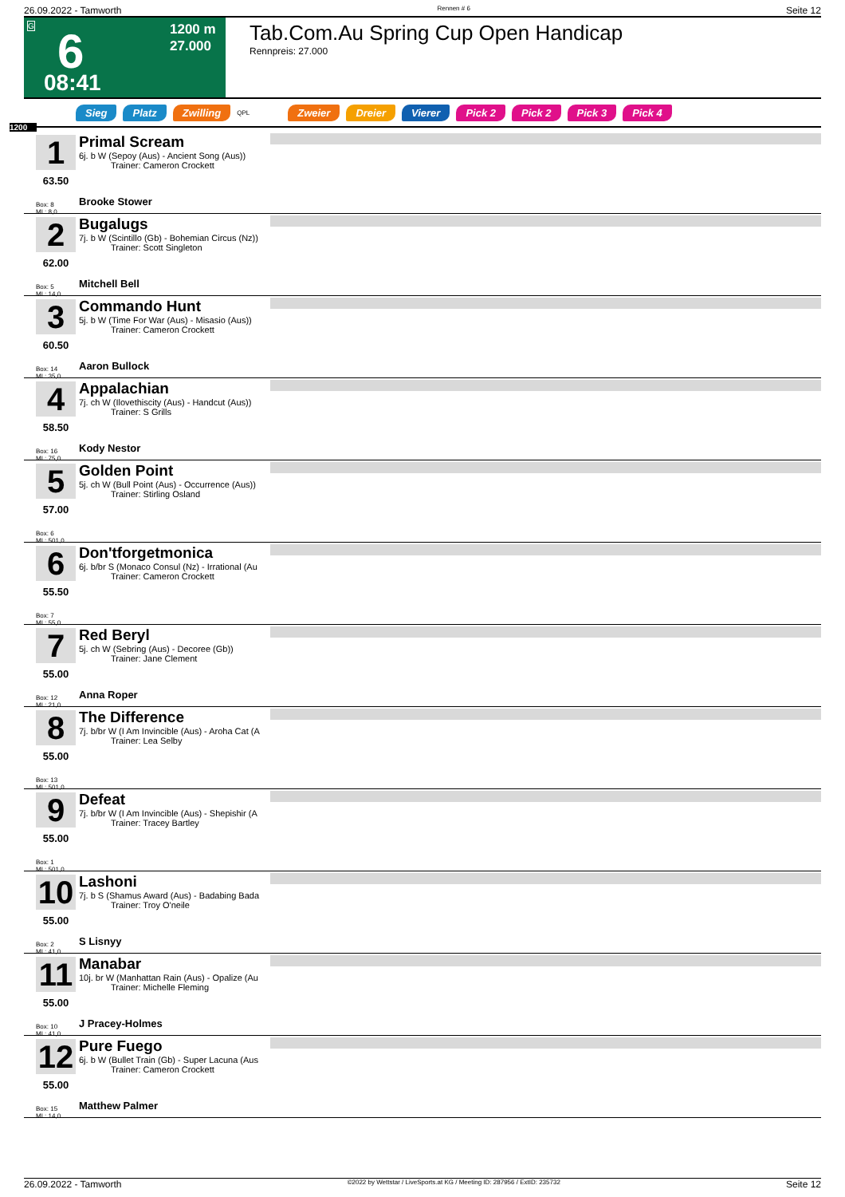26.09.2022 - Tamworth Rennen # 6 Seite 12
G
6
08:41
1200 m
27.000
Tab.Com.Au Spring Cup Open Handicap
Rennpreis: 27.000
Sieg Platz Zwilling QPL Zweier Dreier Vierer Pick 2 Pick 2 Pick 3 Pick 4
1200
1
63.50
Box: 8
ML: 8,0
Primal Scream
6j. b W (Sepoy (Aus) - Ancient Song (Aus))
Trainer: Cameron Crockett
Brooke Stower
2
62.00
Box: 5
ML: 14,0
Bugalugs
7j. b W (Scintillo (Gb) - Bohemian Circus (Nz))
Trainer: Scott Singleton
Mitchell Bell
3
60.50
Box: 14
ML: 35,0
Commando Hunt
5j. b W (Time For War (Aus) - Misasio (Aus))
Trainer: Cameron Crockett
Aaron Bullock
4
58.50
Box: 16
ML: 75,0
Appalachian
7j. ch W (Ilovethiscity (Aus) - Handcut (Aus))
Trainer: S Grills
Kody Nestor
5
57.00
Box: 6
ML: 501,0
Golden Point
5j. ch W (Bull Point (Aus) - Occurrence (Aus))
Trainer: Stirling Osland
6
55.50
Box: 7
ML: 55,0
Don'tforgetmonica
6j. b/br S (Monaco Consul (Nz) - Irrational (Au
Trainer: Cameron Crockett
7
55.00
Box: 12
ML: 21,0
Red Beryl
5j. ch W (Sebring (Aus) - Decoree (Gb))
Trainer: Jane Clement
Anna Roper
8
55.00
Box: 13
ML: 501,0
The Difference
7j. b/br W (I Am Invincible (Aus) - Aroha Cat (A
Trainer: Lea Selby
9
55.00
Box: 1
ML: 501,0
Defeat
7j. b/br W (I Am Invincible (Aus) - Shepishir (A
Trainer: Tracey Bartley
10
55.00
Box: 2
ML: 41,0
Lashoni
7j. b S (Shamus Award (Aus) - Badabing Bada
Trainer: Troy O'neile
S Lisnyy
11
55.00
Box: 10
ML: 41,0
Manabar
10j. br W (Manhattan Rain (Aus) - Opalize (Au
Trainer: Michelle Fleming
J Pracey-Holmes
12
55.00
Box: 15
ML: 14,0
Pure Fuego
6j. b W (Bullet Train (Gb) - Super Lacuna (Aus
Trainer: Cameron Crockett
Matthew Palmer
26.09.2022 - Tamworth ©2022 by Wettstar / LiveSports.at KG / Meeting ID: 287956 / ExtID: 235732 Seite 12